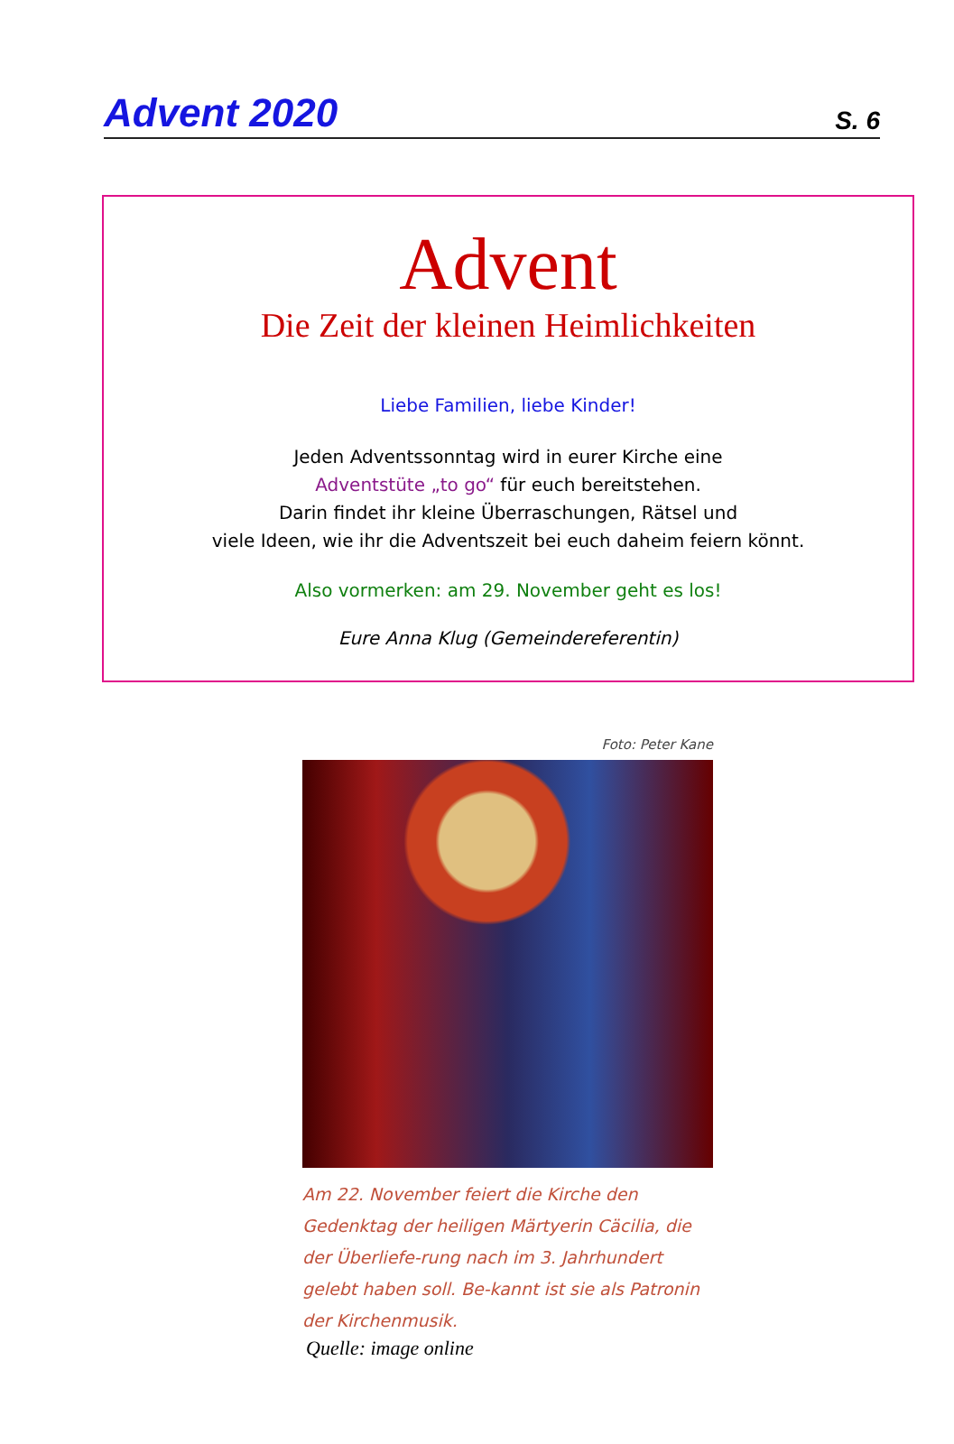Advent 2020 S. 6
Advent
Die Zeit der kleinen Heimlichkeiten
Liebe Familien, liebe Kinder!
Jeden Adventssonntag wird in eurer Kirche eine
Adventstüte „to go“ für euch bereitstehen.
Darin findet ihr kleine Überraschungen, Rätsel und
viele Ideen, wie ihr die Adventszeit bei euch daheim feiern könnt.
Also vormerken: am 29. November geht es los!
Eure Anna Klug (Gemeindereferentin)
Foto: Peter Kane
Am 22. November feiert die Kirche den Gedenktag der heiligen Märtyerin Cäcilia, die der Überliefe-rung nach im 3. Jahrhundert gelebt haben soll. Be-kannt ist sie als Patronin der Kirchenmusik.
Quelle: image online